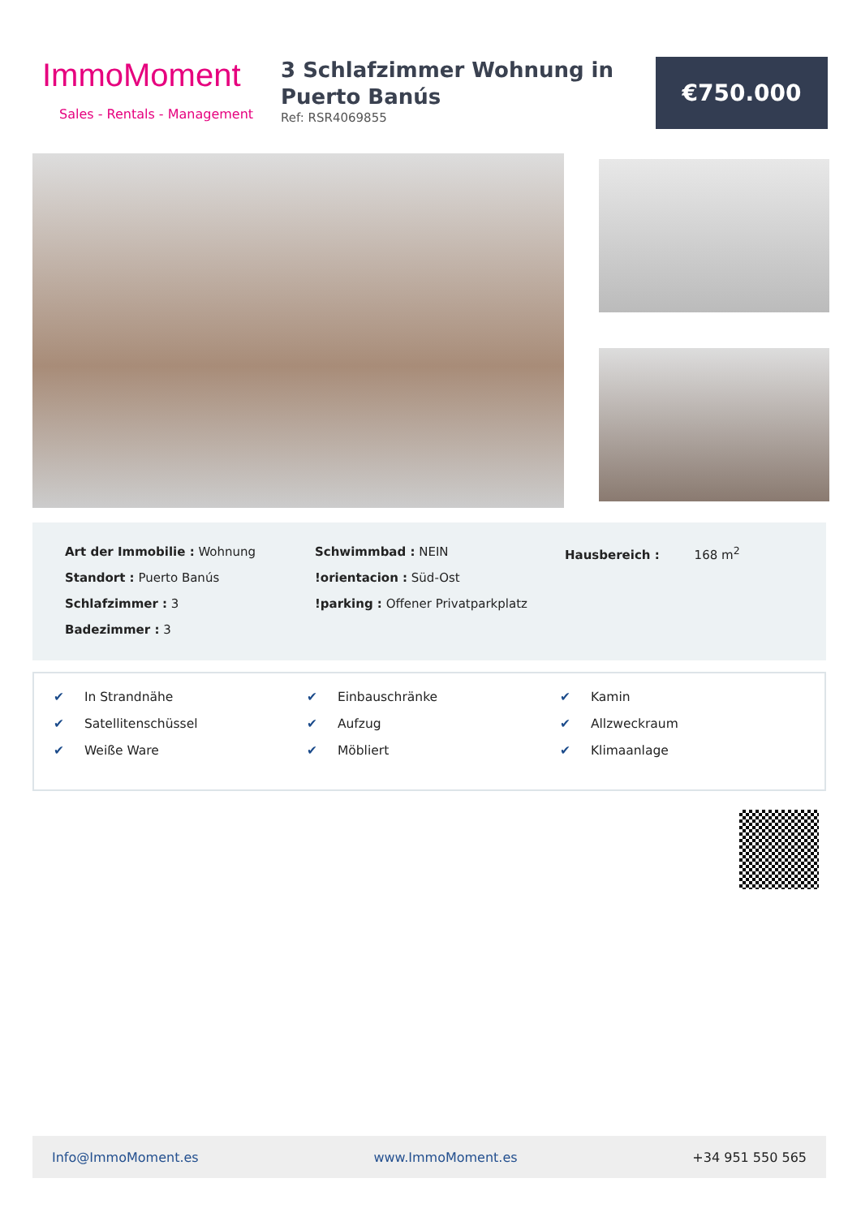ImmoMoment
Sales - Rentals - Management
3 Schlafzimmer Wohnung in Puerto Banús
Ref: RSR4069855
€750.000
Art der Immobilie : Wohnung
Standort : Puerto Banús
Schlafzimmer : 3
Badezimmer : 3
Schwimmbad : NEIN
!orientacion : Süd-Ost
!parking : Offener Privatparkplatz
Hausbereich : 168 m<sup>2</sup>
✔ In Strandnähe
✔ Satellitenschüssel
✔ Weiße Ware
✔ Einbauschränke
✔ Aufzug
✔ Möbliert
✔ Kamin
✔ Allzweckraum
✔ Klimaanlage
Info@ImmoMoment.es www.ImmoMoment.es +34 951 550 565